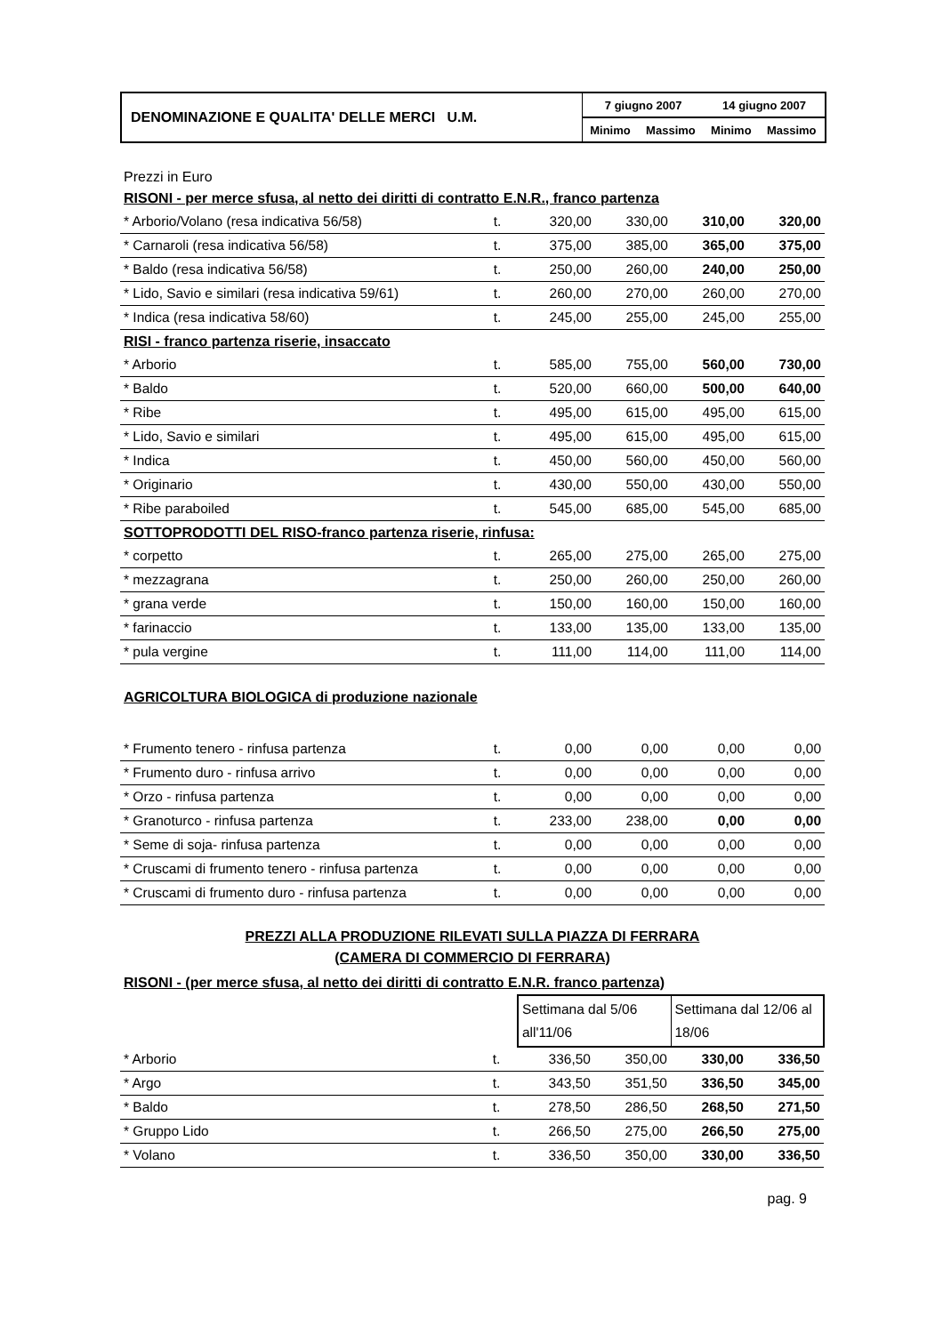| DENOMINAZIONE E QUALITA' DELLE MERCI U.M. | 7 giugno 2007 | | 14 giugno 2007 | |
| | Minimo | Massimo | Minimo | Massimo |
Prezzi in Euro
| RISONI - per merce sfusa, al netto dei diritti di contratto E.N.R., franco partenza | | | | | |
| * Arborio/Volano (resa indicativa 56/58) | t. | 320,00 | 330,00 | 310,00 | 320,00 |
| * Carnaroli (resa indicativa 56/58) | t. | 375,00 | 385,00 | 365,00 | 375,00 |
| * Baldo (resa indicativa 56/58) | t. | 250,00 | 260,00 | 240,00 | 250,00 |
| * Lido, Savio e similari (resa indicativa 59/61) | t. | 260,00 | 270,00 | 260,00 | 270,00 |
| * Indica (resa indicativa 58/60) | t. | 245,00 | 255,00 | 245,00 | 255,00 |
| RISI - franco partenza riserie, insaccato | | | | | |
| * Arborio | t. | 585,00 | 755,00 | 560,00 | 730,00 |
| * Baldo | t. | 520,00 | 660,00 | 500,00 | 640,00 |
| * Ribe | t. | 495,00 | 615,00 | 495,00 | 615,00 |
| * Lido, Savio e similari | t. | 495,00 | 615,00 | 495,00 | 615,00 |
| * Indica | t. | 450,00 | 560,00 | 450,00 | 560,00 |
| * Originario | t. | 430,00 | 550,00 | 430,00 | 550,00 |
| * Ribe paraboiled | t. | 545,00 | 685,00 | 545,00 | 685,00 |
| SOTTOPRODOTTI DEL RISO-franco partenza riserie, rinfusa: | | | | | |
| * corpetto | t. | 265,00 | 275,00 | 265,00 | 275,00 |
| * mezzagrana | t. | 250,00 | 260,00 | 250,00 | 260,00 |
| * grana verde | t. | 150,00 | 160,00 | 150,00 | 160,00 |
| * farinaccio | t. | 133,00 | 135,00 | 133,00 | 135,00 |
| * pula vergine | t. | 111,00 | 114,00 | 111,00 | 114,00 |
| AGRICOLTURA BIOLOGICA di produzione nazionale | | | | | |
| * Frumento tenero - rinfusa partenza | t. | 0,00 | 0,00 | 0,00 | 0,00 |
| * Frumento duro - rinfusa arrivo | t. | 0,00 | 0,00 | 0,00 | 0,00 |
| * Orzo - rinfusa partenza | t. | 0,00 | 0,00 | 0,00 | 0,00 |
| * Granoturco - rinfusa partenza | t. | 233,00 | 238,00 | 0,00 | 0,00 |
| * Seme di soja- rinfusa partenza | t. | 0,00 | 0,00 | 0,00 | 0,00 |
| * Cruscami di frumento tenero - rinfusa partenza | t. | 0,00 | 0,00 | 0,00 | 0,00 |
| * Cruscami di frumento duro - rinfusa partenza | t. | 0,00 | 0,00 | 0,00 | 0,00 |
PREZZI ALLA PRODUZIONE RILEVATI SULLA PIAZZA DI FERRARA
(CAMERA DI COMMERCIO DI FERRARA)
| RISONI - (per merce sfusa, al netto dei diritti di contratto E.N.R. franco partenza) | | | | | |
| | | Settimana dal 5/06 all'11/06 | | Settimana dal 12/06 al 18/06 | |
| * Arborio | t. | 336,50 | 350,00 | 330,00 | 336,50 |
| * Argo | t. | 343,50 | 351,50 | 336,50 | 345,00 |
| * Baldo | t. | 278,50 | 286,50 | 268,50 | 271,50 |
| * Gruppo Lido | t. | 266,50 | 275,00 | 266,50 | 275,00 |
| * Volano | t. | 336,50 | 350,00 | 330,00 | 336,50 |
pag. 9